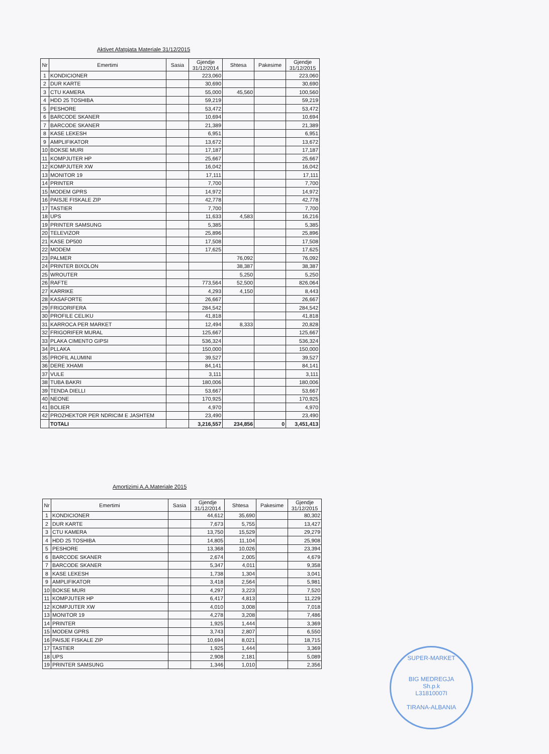Aktivet Afatgjata Materiale 31/12/2015
| Nr | Emertimi | Sasia | Gjendje 31/12/2014 | Shtesa | Pakesime | Gjendje 31/12/2015 |
| --- | --- | --- | --- | --- | --- | --- |
| 1 | KONDICIONER | | 223,060 | | | 223,060 |
| 2 | DUR KARTE | | 30,690 | | | 30,690 |
| 3 | CTU KAMERA | | 55,000 | 45,560 | | 100,560 |
| 4 | HDD 25 TOSHIBA | | 59,219 | | | 59,219 |
| 5 | PESHORE | | 53,472 | | | 53,472 |
| 6 | BARCODE SKANER | | 10,694 | | | 10,694 |
| 7 | BARCODE SKANER | | 21,389 | | | 21,389 |
| 8 | KASE LEKESH | | 6,951 | | | 6,951 |
| 9 | AMPLIFIKATOR | | 13,672 | | | 13,672 |
| 10 | BOKSE MURI | | 17,187 | | | 17,187 |
| 11 | KOMPJUTER HP | | 25,667 | | | 25,667 |
| 12 | KOMPJUTER XW | | 16,042 | | | 16,042 |
| 13 | MONITOR 19 | | 17,111 | | | 17,111 |
| 14 | PRINTER | | 7,700 | | | 7,700 |
| 15 | MODEM GPRS | | 14,972 | | | 14,972 |
| 16 | PAISJE FISKALE ZIP | | 42,778 | | | 42,778 |
| 17 | TASTIER | | 7,700 | | | 7,700 |
| 18 | UPS | | 11,633 | 4,583 | | 16,216 |
| 19 | PRINTER SAMSUNG | | 5,385 | | | 5,385 |
| 20 | TELEVIZOR | | 25,896 | | | 25,896 |
| 21 | KASE DP500 | | 17,508 | | | 17,508 |
| 22 | MODEM | | 17,625 | | | 17,625 |
| 23 | PALMER | | | 76,092 | | 76,092 |
| 24 | PRINTER BIXOLON | | | 38,387 | | 38,387 |
| 25 | WROUTER | | | 5,250 | | 5,250 |
| 26 | RAFTE | | 773,564 | 52,500 | | 826,064 |
| 27 | KARRIKE | | 4,293 | 4,150 | | 8,443 |
| 28 | KASAFORTE | | 26,667 | | | 26,667 |
| 29 | FRIGORIFERA | | 284,542 | | | 284,542 |
| 30 | PROFILE CELIKU | | 41,818 | | | 41,818 |
| 31 | KARROCA PER MARKET | | 12,494 | 8,333 | | 20,828 |
| 32 | FRIGORIFER MURAL | | 125,667 | | | 125,667 |
| 33 | PLAKA CIMENTO GIPSI | | 536,324 | | | 536,324 |
| 34 | PLLAKA | | 150,000 | | | 150,000 |
| 35 | PROFIL ALUMINI | | 39,527 | | | 39,527 |
| 36 | DERE XHAMI | | 84,141 | | | 84,141 |
| 37 | VULE | | 3,111 | | | 3,111 |
| 38 | TUBA BAKRI | | 180,006 | | | 180,006 |
| 39 | TENDA DIELLI | | 53,667 | | | 53,667 |
| 40 | NEONE | | 170,925 | | | 170,925 |
| 41 | BOLIER | | 4,970 | | | 4,970 |
| 42 | PROZHEKTOR PER NDRICIM E JASHTEM | | 23,490 | | | 23,490 |
| | TOTALI | | 3,216,557 | 234,856 | 0 | 3,451,413 |
Amortizimi A.A.Materiale 2015
| Nr | Emertimi | Sasia | Gjendje 31/12/2014 | Shtesa | Pakesime | Gjendje 31/12/2015 |
| --- | --- | --- | --- | --- | --- | --- |
| 1 | KONDICIONER | | 44,612 | 35,690 | | 80,302 |
| 2 | DUR KARTE | | 7,673 | 5,755 | | 13,427 |
| 3 | CTU KAMERA | | 13,750 | 15,529 | | 29,279 |
| 4 | HDD 25 TOSHIBA | | 14,805 | 11,104 | | 25,908 |
| 5 | PESHORE | | 13,368 | 10,026 | | 23,394 |
| 6 | BARCODE SKANER | | 2,674 | 2,005 | | 4,679 |
| 7 | BARCODE SKANER | | 5,347 | 4,011 | | 9,358 |
| 8 | KASE LEKESH | | 1,738 | 1,304 | | 3,041 |
| 9 | AMPLIFIKATOR | | 3,418 | 2,564 | | 5,981 |
| 10 | BOKSE MURI | | 4,297 | 3,223 | | 7,520 |
| 11 | KOMPJUTER HP | | 6,417 | 4,813 | | 11,229 |
| 12 | KOMPJUTER XW | | 4,010 | 3,008 | | 7,018 |
| 13 | MONITOR 19 | | 4,278 | 3,208 | | 7,486 |
| 14 | PRINTER | | 1,925 | 1,444 | | 3,369 |
| 15 | MODEM GPRS | | 3,743 | 2,807 | | 6,550 |
| 16 | PAISJE FISKALE ZIP | | 10,694 | 8,021 | | 18,715 |
| 17 | TASTIER | | 1,925 | 1,444 | | 3,369 |
| 18 | UPS | | 2,908 | 2,181 | | 5,089 |
| 19 | PRINTER SAMSUNG | | 1,346 | 1,010 | | 2,356 |
SUPER-MARKET
BIG MEDREGJA
Sh.p.k
L31810007I
TIRANA-ALBANIA